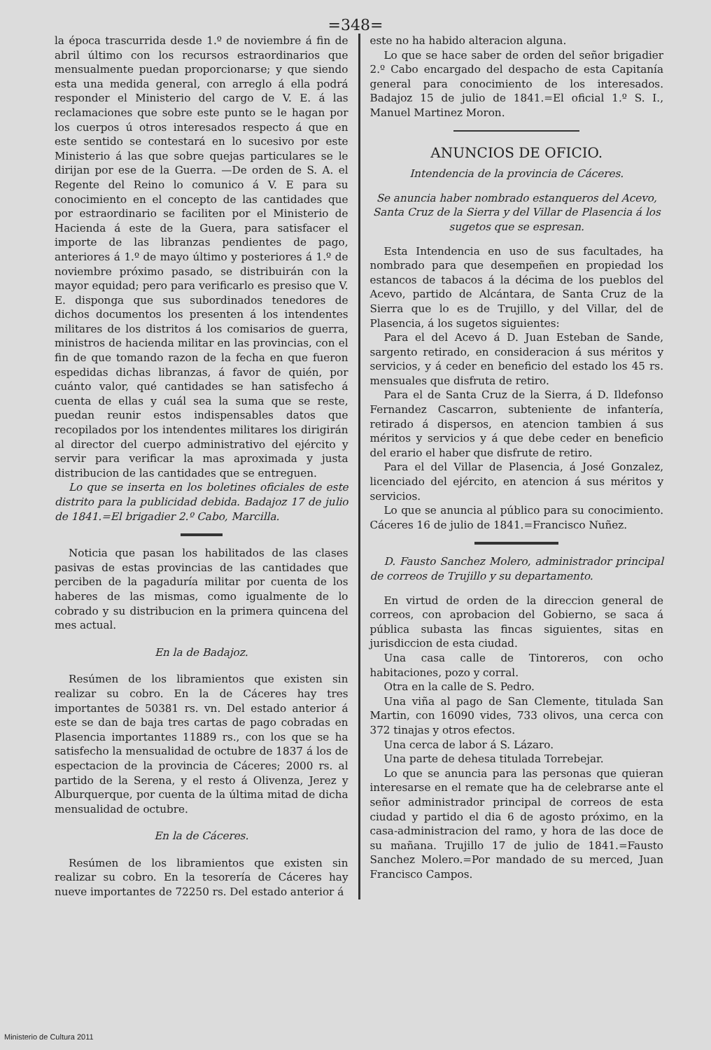=348=
la época trascurrida desde 1.º de noviembre á fin de abril último con los recursos estraordinarios que mensualmente puedan proporcionarse; y que siendo esta una medida general, con arreglo á ella podrá responder el Ministerio del cargo de V. E. á las reclamaciones que sobre este punto se le hagan por los cuerpos ú otros interesados respecto á que en este sentido se contestará en lo sucesivo por este Ministerio á las que sobre quejas particulares se le dirijan por ese de la Guerra. —De orden de S. A. el Regente del Reino lo comunico á V. E para su conocimiento en el concepto de las cantidades que por estraordinario se faciliten por el Ministerio de Hacienda á este de la Guera, para satisfacer el importe de las libranzas pendientes de pago, anteriores á 1.º de mayo último y posteriores á 1.º de noviembre próximo pasado, se distribuirán con la mayor equidad; pero para verificarlo es presiso que V. E. disponga que sus subordinados tenedores de dichos documentos los presenten á los intendentes militares de los distritos á los comisarios de guerra, ministros de hacienda militar en las provincias, con el fin de que tomando razon de la fecha en que fueron espedidas dichas libranzas, á favor de quién, por cuánto valor, qué cantidades se han satisfecho á cuenta de ellas y cuál sea la suma que se reste, puedan reunir estos indispensables datos que recopilados por los intendentes militares los dirigirán al director del cuerpo administrativo del ejército y servir para verificar la mas aproximada y justa distribucion de las cantidades que se entreguen.
Lo que se inserta en los boletines oficiales de este distrito para la publicidad debida. Badajoz 17 de julio de 1841.=El brigadier 2.º Cabo, Marcilla.
Noticia que pasan los habilitados de las clases pasivas de estas provincias de las cantidades que perciben de la pagaduría militar por cuenta de los haberes de las mismas, como igualmente de lo cobrado y su distribucion en la primera quincena del mes actual.
En la de Badajoz.
Resúmen de los libramientos que existen sin realizar su cobro. En la de Cáceres hay tres importantes de 50381 rs. vn. Del estado anterior á este se dan de baja tres cartas de pago cobradas en Plasencia importantes 11889 rs., con los que se ha satisfecho la mensualidad de octubre de 1837 á los de espectacion de la provincia de Cáceres; 2000 rs. al partido de la Serena, y el resto á Olivenza, Jerez y Alburquerque, por cuenta de la última mitad de dicha mensualidad de octubre.
En la de Cáceres.
Resúmen de los libramientos que existen sin realizar su cobro. En la tesorería de Cáceres hay nueve importantes de 72250 rs. Del estado anterior á
este no ha habido alteracion alguna.
Lo que se hace saber de orden del señor brigadier 2.º Cabo encargado del despacho de esta Capitanía general para conocimiento de los interesados. Badajoz 15 de julio de 1841.=El oficial 1.º S. I., Manuel Martinez Moron.
ANUNCIOS DE OFICIO.
Intendencia de la provincia de Cáceres.
Se anuncia haber nombrado estanqueros del Acevo, Santa Cruz de la Sierra y del Villar de Plasencia á los sugetos que se espresan.
Esta Intendencia en uso de sus facultades, ha nombrado para que desempeñen en propiedad los estancos de tabacos á la décima de los pueblos del Acevo, partido de Alcántara, de Santa Cruz de la Sierra que lo es de Trujillo, y del Villar, del de Plasencia, á los sugetos siguientes:
Para el del Acevo á D. Juan Esteban de Sande, sargento retirado, en consideracion á sus méritos y servicios, y á ceder en beneficio del estado los 45 rs. mensuales que disfruta de retiro.
Para el de Santa Cruz de la Sierra, á D. Ildefonso Fernandez Cascarron, subteniente de infantería, retirado á dispersos, en atencion tambien á sus méritos y servicios y á que debe ceder en beneficio del erario el haber que disfrute de retiro.
Para el del Villar de Plasencia, á José Gonzalez, licenciado del ejército, en atencion á sus méritos y servicios.
Lo que se anuncia al público para su conocimiento. Cáceres 16 de julio de 1841.=Francisco Nuñez.
D. Fausto Sanchez Molero, administrador principal de correos de Trujillo y su departamento.
En virtud de orden de la direccion general de correos, con aprobacion del Gobierno, se saca á pública subasta las fincas siguientes, sitas en jurisdiccion de esta ciudad.
Una casa calle de Tintoreros, con ocho habitaciones, pozo y corral.
Otra en la calle de S. Pedro.
Una viña al pago de San Clemente, titulada San Martin, con 16090 vides, 733 olivos, una cerca con 372 tinajas y otros efectos.
Una cerca de labor á S. Lázaro.
Una parte de dehesa titulada Torrebejar.
Lo que se anuncia para las personas que quieran interesarse en el remate que ha de celebrarse ante el señor administrador principal de correos de esta ciudad y partido el dia 6 de agosto próximo, en la casa-administracion del ramo, y hora de las doce de su mañana. Trujillo 17 de julio de 1841.=Fausto Sanchez Molero.=Por mandado de su merced, Juan Francisco Campos.
Ministerio de Cultura 2011